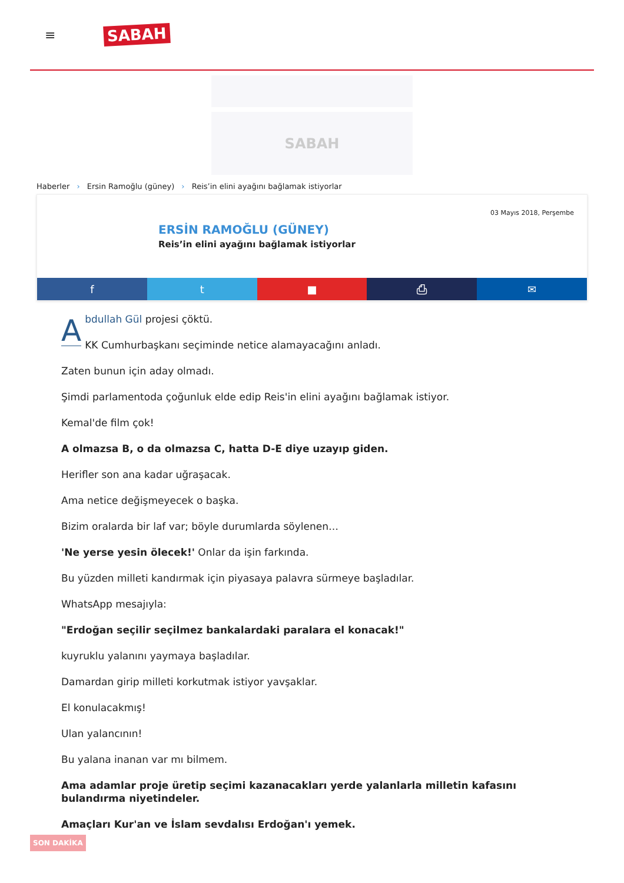≡
SABAH
SABAH
Haberler › Ersin Ramoğlu (güney) › Reis’in elini ayağını bağlamak istiyorlar
03 Mayıs 2018, Perşembe
ERSİN RAMOĞLU (GÜNEY)
Reis’in elini ayağını bağlamak istiyorlar
f t ■ ⎙ ✉
Abdullah Gül projesi çöktü.
KK Cumhurbaşkanı seçiminde netice alamayacağını anladı.
Zaten bunun için aday olmadı.
Şimdi parlamentoda çoğunluk elde edip Reis'in elini ayağını bağlamak istiyor.
Kemal'de film çok!
A olmazsa B, o da olmazsa C, hatta D-E diye uzayıp giden.
Herifler son ana kadar uğraşacak.
Ama netice değişmeyecek o başka.
Bizim oralarda bir laf var; böyle durumlarda söylenen…
'Ne yerse yesin ölecek!' Onlar da işin farkında.
Bu yüzden milleti kandırmak için piyasaya palavra sürmeye başladılar.
WhatsApp mesajıyla:
"Erdoğan seçilir seçilmez bankalardaki paralara el konacak!"
kuyruklu yalanını yaymaya başladılar.
Damardan girip milleti korkutmak istiyor yavşaklar.
El konulacakmış!
Ulan yalancının!
Bu yalana inanan var mı bilmem.
Ama adamlar proje üretip seçimi kazanacakları yerde yalanlarla milletin kafasını bulandırma niyetindeler.
Amaçları Kur'an ve İslam sevdalısı Erdoğan'ı yemek.
SON DAKİKA